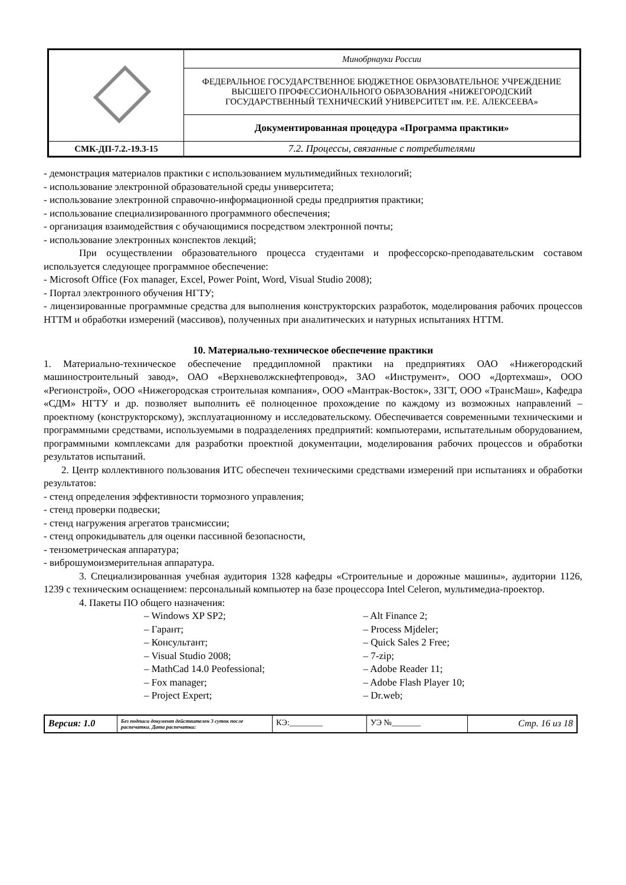| | Минобрнауки России |
| | ФЕДЕРАЛЬНОЕ ГОСУДАРСТВЕННОЕ БЮДЖЕТНОЕ ОБРАЗОВАТЕЛЬНОЕ УЧРЕЖДЕНИЕ ВЫСШЕГО ПРОФЕССИОНАЛЬНОГО ОБРАЗОВАНИЯ «НИЖЕГОРОДСКИЙ ГОСУДАРСТВЕННЫЙ ТЕХНИЧЕСКИЙ УНИВЕРСИТЕТ им. Р.Е. АЛЕКСЕЕВА» |
| | Документированная процедура «Программа практики» |
| СМК-ДП-7.2.-19.3-15 | 7.2. Процессы, связанные с потребителями |
- демонстрация материалов практики с использованием мультимедийных технологий;
- использование электронной образовательной среды университета;
- использование электронной справочно-информационной среды предприятия практики;
- использование специализированного программного обеспечения;
- организация взаимодействия с обучающимися посредством электронной почты;
- использование электронных конспектов лекций;
При осуществлении образовательного процесса студентами и профессорско-преподавательским составом используется следующее программное обеспечение:
- Microsoft Office (Fox manager, Excel, Power Point, Word, Visual Studio 2008);
- Портал электронного обучения НГТУ;
- лицензированные программные средства для выполнения конструкторских разработок, моделирования рабочих процессов НТТМ и обработки измерений (массивов), полученных при аналитических и натурных испытаниях НТТМ.
10. Материально-техническое обеспечение практики
1. Материально-техническое обеспечение преддипломной практики на предприятиях ОАО «Нижегородский машиностроительный завод», ОАО «Верхневолжскнефтепровод», ЗАО «Инструмент», ООО «Дортехмаш», ООО «Регионстрой», ООО «Нижегородская строительная компания», ООО «Мантрак-Восток», ЗЗГТ, ООО «ТрансМаш», Кафедра «СДМ» НГТУ и др. позволяет выполнить её полноценное прохождение по каждому из возможных направлений – проектному (конструкторскому), эксплуатационному и исследовательскому. Обеспечивается современными техническими и программными средствами, используемыми в подразделениях предприятий: компьютерами, испытательным оборудованием, программными комплексами для разработки проектной документации, моделирования рабочих процессов и обработки результатов испытаний.
2. Центр коллективного пользования ИТС обеспечен техническими средствами измерений при испытаниях и обработки результатов:
- стенд определения эффективности тормозного управления;
- стенд проверки подвески;
- стенд нагружения агрегатов трансмиссии;
- стенд опрокидыватель для оценки пассивной безопасности,
- тензометрическая аппаратура;
- виброшумоизмерительная аппаратура.
3. Специализированная учебная аудитория 1328 кафедры «Строительные и дорожные машины», аудитории 1126, 1239 с техническим оснащением: персональный компьютер на базе процессора Intel Celeron, мультимедиа-проектор.
4. Пакеты ПО общего назначения:
– Windows XP SP2;
– Гарант;
– Консультант;
– Visual Studio 2008;
– MathCad 14.0 Peofessional;
– Fox manager;
– Project Expert;
– Alt Finance 2;
– Process Mjdeler;
– Quick Sales 2 Free;
– 7-zip;
– Adobe Reader 11;
– Adobe Flash Player 10;
– Dr.web;
| Версия: 1.0 | Без подписи документ действителен 3 суток после распечатки. Дата распечатки: | КЭ:________ | УЭ №_______ | Стр. 16 из 18 |